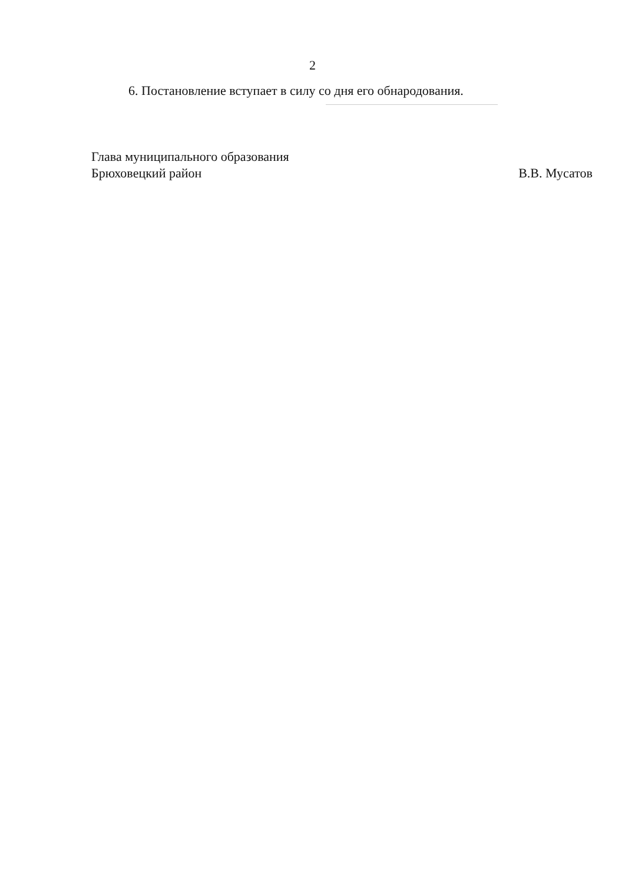2
6. Постановление вступает в силу со дня его обнародования.
Глава муниципального образования
Брюховецкий район В.В. Мусатов